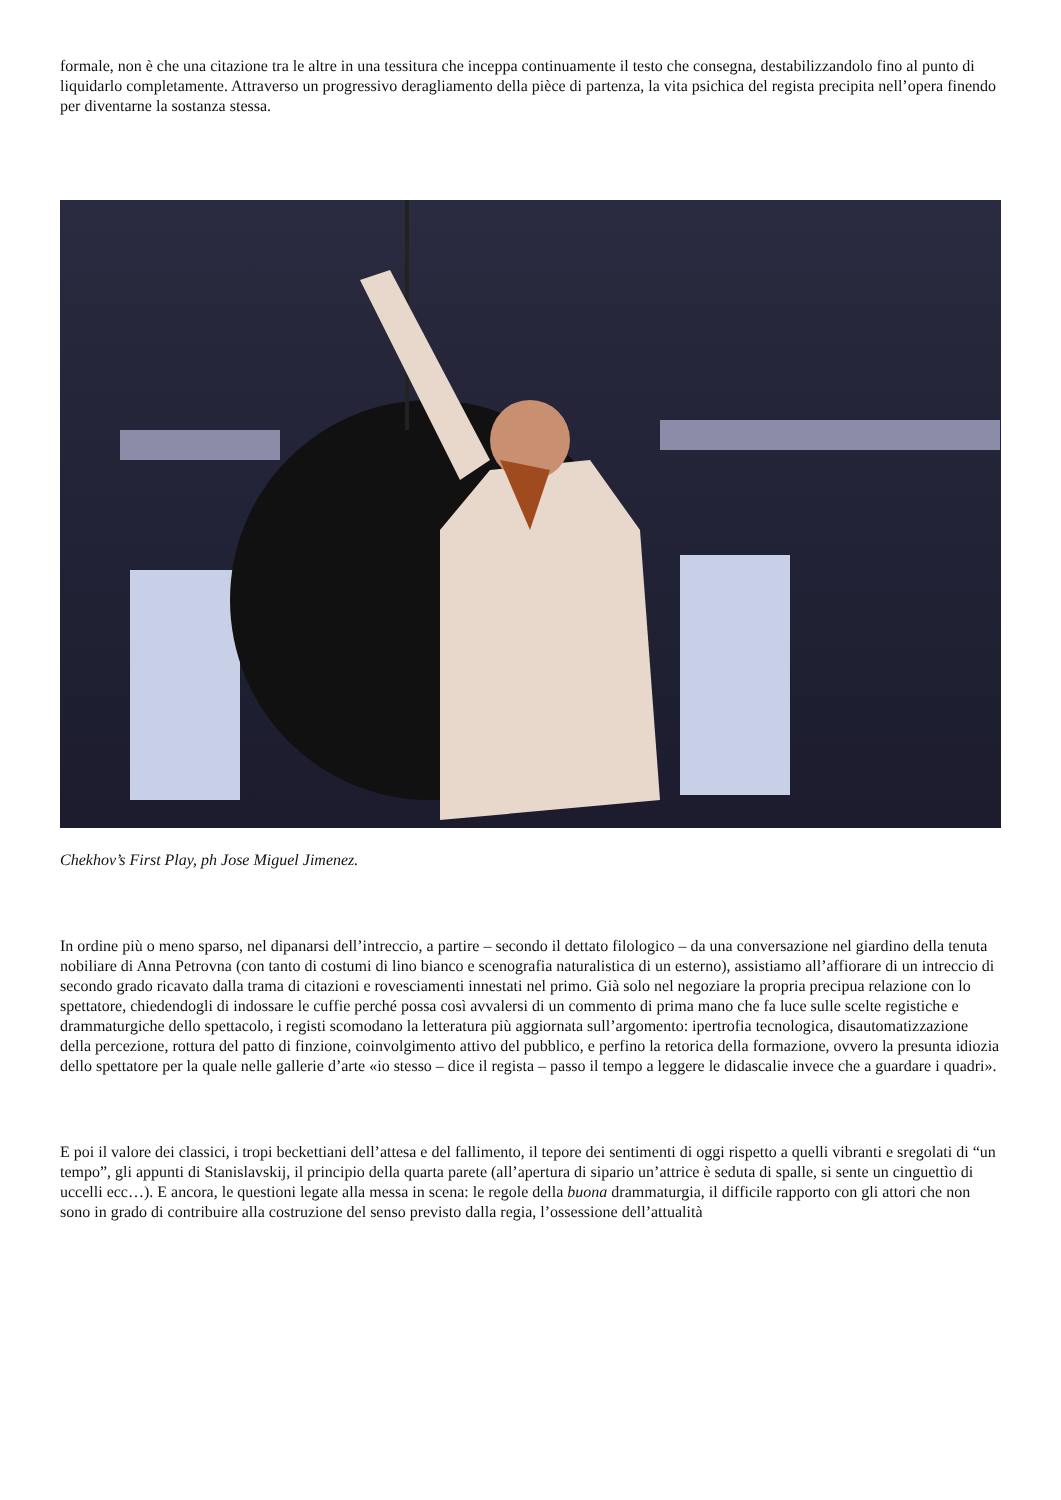formale, non è che una citazione tra le altre in una tessitura che inceppa continuamente il testo che consegna, destabilizzandolo fino al punto di liquidarlo completamente. Attraverso un progressivo deragliamento della pièce di partenza, la vita psichica del regista precipita nell’opera finendo per diventarne la sostanza stessa.
Chekhov’s First Play, ph Jose Miguel Jimenez.
In ordine più o meno sparso, nel dipanarsi dell’intreccio, a partire – secondo il dettato filologico – da una conversazione nel giardino della tenuta nobiliare di Anna Petrovna (con tanto di costumi di lino bianco e scenografia naturalistica di un esterno), assistiamo all’affiorare di un intreccio di secondo grado ricavato dalla trama di citazioni e rovesciamenti innestati nel primo. Già solo nel negoziare la propria precipua relazione con lo spettatore, chiedendogli di indossare le cuffie perché possa così avvalersi di un commento di prima mano che fa luce sulle scelte registiche e drammaturgiche dello spettacolo, i registi scomodano la letteratura più aggiornata sull’argomento: ipertrofia tecnologica, disautomatizzazione della percezione, rottura del patto di finzione, coinvolgimento attivo del pubblico, e perfino la retorica della formazione, ovvero la presunta idiozia dello spettatore per la quale nelle gallerie d’arte «io stesso – dice il regista – passo il tempo a leggere le didascalie invece che a guardare i quadri».
E poi il valore dei classici, i tropi beckettiani dell’attesa e del fallimento, il tepore dei sentimenti di oggi rispetto a quelli vibranti e sregolati di “un tempo”, gli appunti di Stanislavskij, il principio della quarta parete (all’apertura di sipario un’attrice è seduta di spalle, si sente un cinguettìo di uccelli ecc…). E ancora, le questioni legate alla messa in scena: le regole della buona drammaturgia, il difficile rapporto con gli attori che non sono in grado di contribuire alla costruzione del senso previsto dalla regia, l’ossessione dell’attualità